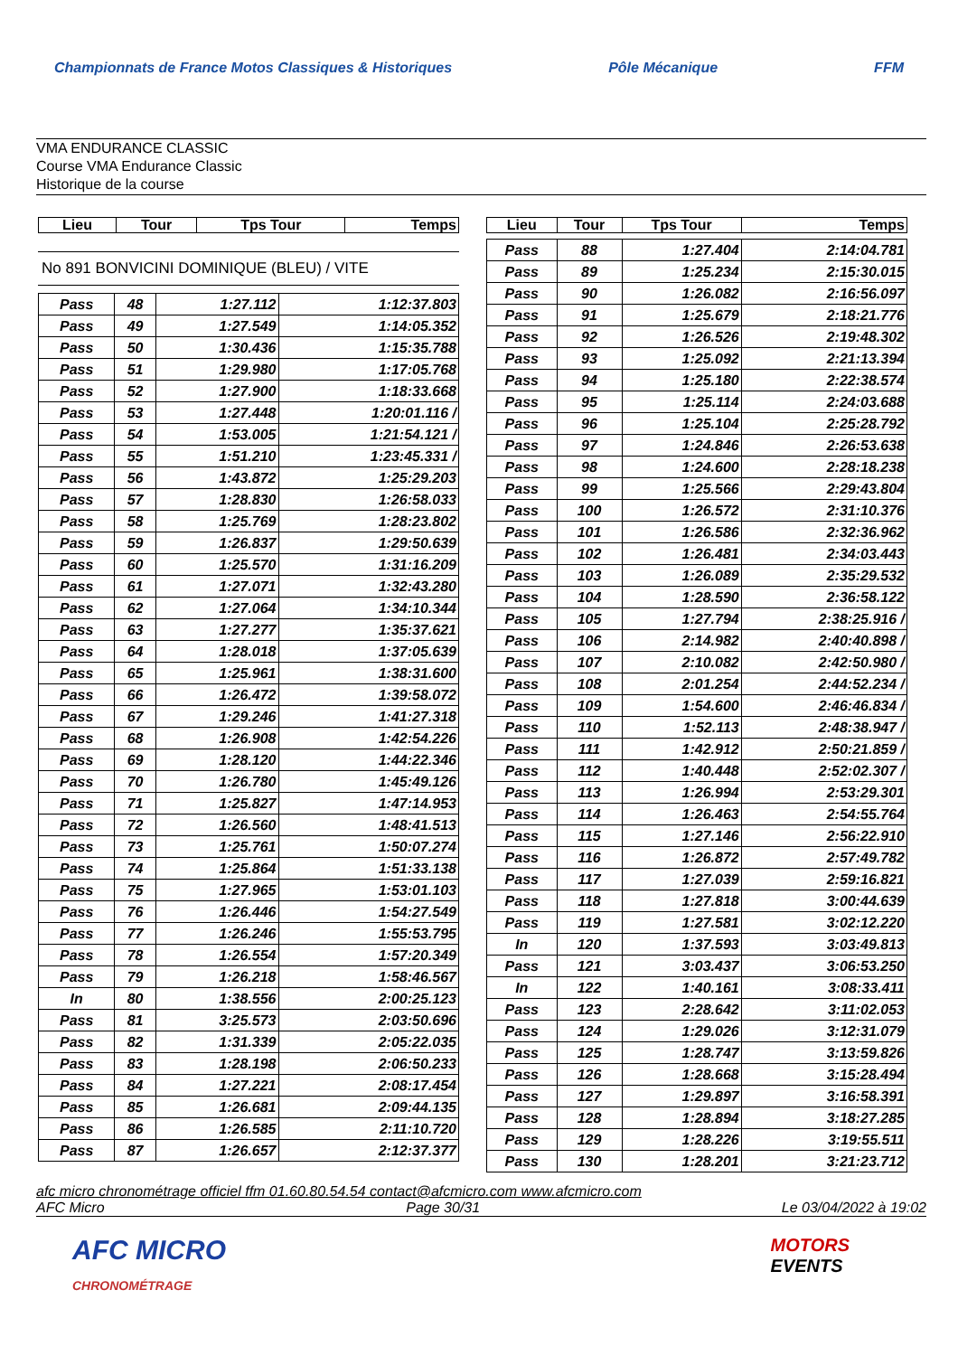Championnats de France Motos Classiques & Historiques Pôle Mécanique FFM
VMA ENDURANCE CLASSIC
Course VMA Endurance Classic
Historique de la course
| Lieu | Tour | Tps Tour | Temps |
| --- | --- | --- | --- |
No 891 BONVICINI DOMINIQUE (BLEU) / VITE
| Pass | 48 | 1:27.112 | 1:12:37.803 |
| Pass | 49 | 1:27.549 | 1:14:05.352 |
| Pass | 50 | 1:30.436 | 1:15:35.788 |
| Pass | 51 | 1:29.980 | 1:17:05.768 |
| Pass | 52 | 1:27.900 | 1:18:33.668 |
| Pass | 53 | 1:27.448 | 1:20:01.116 / |
| Pass | 54 | 1:53.005 | 1:21:54.121 / |
| Pass | 55 | 1:51.210 | 1:23:45.331 / |
| Pass | 56 | 1:43.872 | 1:25:29.203 |
| Pass | 57 | 1:28.830 | 1:26:58.033 |
| Pass | 58 | 1:25.769 | 1:28:23.802 |
| Pass | 59 | 1:26.837 | 1:29:50.639 |
| Pass | 60 | 1:25.570 | 1:31:16.209 |
| Pass | 61 | 1:27.071 | 1:32:43.280 |
| Pass | 62 | 1:27.064 | 1:34:10.344 |
| Pass | 63 | 1:27.277 | 1:35:37.621 |
| Pass | 64 | 1:28.018 | 1:37:05.639 |
| Pass | 65 | 1:25.961 | 1:38:31.600 |
| Pass | 66 | 1:26.472 | 1:39:58.072 |
| Pass | 67 | 1:29.246 | 1:41:27.318 |
| Pass | 68 | 1:26.908 | 1:42:54.226 |
| Pass | 69 | 1:28.120 | 1:44:22.346 |
| Pass | 70 | 1:26.780 | 1:45:49.126 |
| Pass | 71 | 1:25.827 | 1:47:14.953 |
| Pass | 72 | 1:26.560 | 1:48:41.513 |
| Pass | 73 | 1:25.761 | 1:50:07.274 |
| Pass | 74 | 1:25.864 | 1:51:33.138 |
| Pass | 75 | 1:27.965 | 1:53:01.103 |
| Pass | 76 | 1:26.446 | 1:54:27.549 |
| Pass | 77 | 1:26.246 | 1:55:53.795 |
| Pass | 78 | 1:26.554 | 1:57:20.349 |
| Pass | 79 | 1:26.218 | 1:58:46.567 |
| In | 80 | 1:38.556 | 2:00:25.123 |
| Pass | 81 | 3:25.573 | 2:03:50.696 |
| Pass | 82 | 1:31.339 | 2:05:22.035 |
| Pass | 83 | 1:28.198 | 2:06:50.233 |
| Pass | 84 | 1:27.221 | 2:08:17.454 |
| Pass | 85 | 1:26.681 | 2:09:44.135 |
| Pass | 86 | 1:26.585 | 2:11:10.720 |
| Pass | 87 | 1:26.657 | 2:12:37.377 |
| Lieu | Tour | Tps Tour | Temps |
| --- | --- | --- | --- |
| Pass | 88 | 1:27.404 | 2:14:04.781 |
| Pass | 89 | 1:25.234 | 2:15:30.015 |
| Pass | 90 | 1:26.082 | 2:16:56.097 |
| Pass | 91 | 1:25.679 | 2:18:21.776 |
| Pass | 92 | 1:26.526 | 2:19:48.302 |
| Pass | 93 | 1:25.092 | 2:21:13.394 |
| Pass | 94 | 1:25.180 | 2:22:38.574 |
| Pass | 95 | 1:25.114 | 2:24:03.688 |
| Pass | 96 | 1:25.104 | 2:25:28.792 |
| Pass | 97 | 1:24.846 | 2:26:53.638 |
| Pass | 98 | 1:24.600 | 2:28:18.238 |
| Pass | 99 | 1:25.566 | 2:29:43.804 |
| Pass | 100 | 1:26.572 | 2:31:10.376 |
| Pass | 101 | 1:26.586 | 2:32:36.962 |
| Pass | 102 | 1:26.481 | 2:34:03.443 |
| Pass | 103 | 1:26.089 | 2:35:29.532 |
| Pass | 104 | 1:28.590 | 2:36:58.122 |
| Pass | 105 | 1:27.794 | 2:38:25.916 / |
| Pass | 106 | 2:14.982 | 2:40:40.898 / |
| Pass | 107 | 2:10.082 | 2:42:50.980 / |
| Pass | 108 | 2:01.254 | 2:44:52.234 / |
| Pass | 109 | 1:54.600 | 2:46:46.834 / |
| Pass | 110 | 1:52.113 | 2:48:38.947 / |
| Pass | 111 | 1:42.912 | 2:50:21.859 / |
| Pass | 112 | 1:40.448 | 2:52:02.307 / |
| Pass | 113 | 1:26.994 | 2:53:29.301 |
| Pass | 114 | 1:26.463 | 2:54:55.764 |
| Pass | 115 | 1:27.146 | 2:56:22.910 |
| Pass | 116 | 1:26.872 | 2:57:49.782 |
| Pass | 117 | 1:27.039 | 2:59:16.821 |
| Pass | 118 | 1:27.818 | 3:00:44.639 |
| Pass | 119 | 1:27.581 | 3:02:12.220 |
| In | 120 | 1:37.593 | 3:03:49.813 |
| Pass | 121 | 3:03.437 | 3:06:53.250 |
| In | 122 | 1:40.161 | 3:08:33.411 |
| Pass | 123 | 2:28.642 | 3:11:02.053 |
| Pass | 124 | 1:29.026 | 3:12:31.079 |
| Pass | 125 | 1:28.747 | 3:13:59.826 |
| Pass | 126 | 1:28.668 | 3:15:28.494 |
| Pass | 127 | 1:29.897 | 3:16:58.391 |
| Pass | 128 | 1:28.894 | 3:18:27.285 |
| Pass | 129 | 1:28.226 | 3:19:55.511 |
| Pass | 130 | 1:28.201 | 3:21:23.712 |
afc micro chronométrage officiel ffm 01.60.80.54.54 contact@afcmicro.com www.afcmicro.com
AFC Micro Page 30/31 Le 03/04/2022 à 19:02
AFC MICRO
CHRONOMÉTRAGE MOTORS
EVENTS